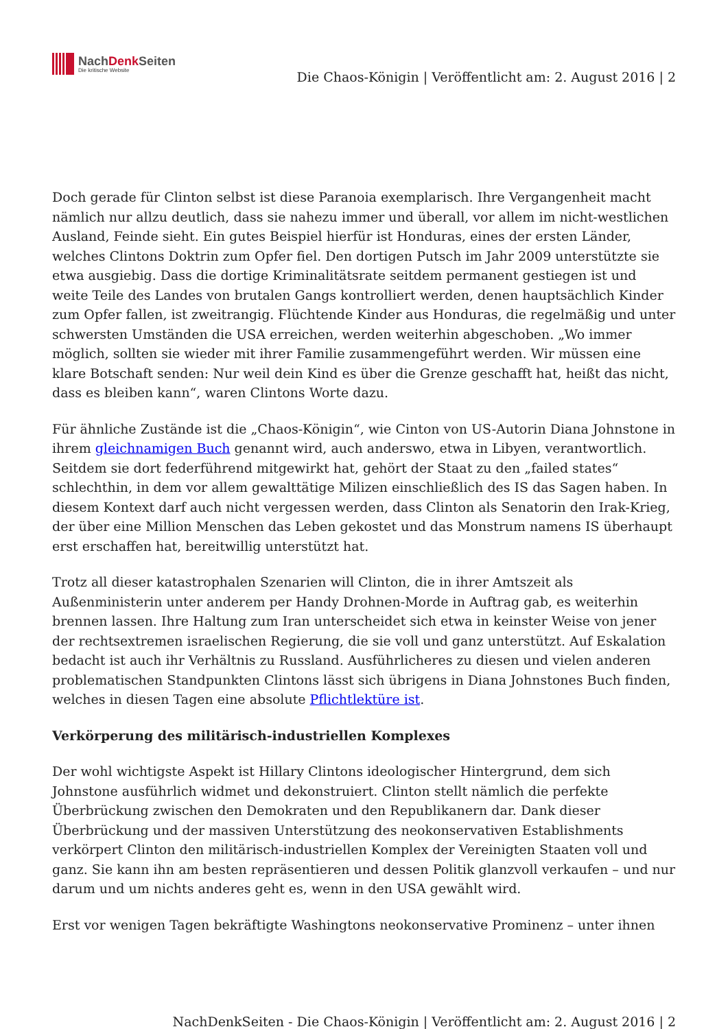NachDenk Seiten
Die kritische Website
Die Chaos-Königin | Veröffentlicht am: 2. August 2016 | 2
Doch gerade für Clinton selbst ist diese Paranoia exemplarisch. Ihre Vergangenheit macht nämlich nur allzu deutlich, dass sie nahezu immer und überall, vor allem im nicht-westlichen Ausland, Feinde sieht. Ein gutes Beispiel hierfür ist Honduras, eines der ersten Länder, welches Clintons Doktrin zum Opfer fiel. Den dortigen Putsch im Jahr 2009 unterstützte sie etwa ausgiebig. Dass die dortige Kriminalitätsrate seitdem permanent gestiegen ist und weite Teile des Landes von brutalen Gangs kontrolliert werden, denen hauptsächlich Kinder zum Opfer fallen, ist zweitrangig. Flüchtende Kinder aus Honduras, die regelmäßig und unter schwersten Umständen die USA erreichen, werden weiterhin abgeschoben. „Wo immer möglich, sollten sie wieder mit ihrer Familie zusammengeführt werden. Wir müssen eine klare Botschaft senden: Nur weil dein Kind es über die Grenze geschafft hat, heißt das nicht, dass es bleiben kann“, waren Clintons Worte dazu.
Für ähnliche Zustände ist die „Chaos-Königin“, wie Cinton von US-Autorin Diana Johnstone in ihrem gleichnamigen Buch genannt wird, auch anderswo, etwa in Libyen, verantwortlich. Seitdem sie dort federführend mitgewirkt hat, gehört der Staat zu den „failed states“ schlechthin, in dem vor allem gewalttätige Milizen einschließlich des IS das Sagen haben. In diesem Kontext darf auch nicht vergessen werden, dass Clinton als Senatorin den Irak-Krieg, der über eine Million Menschen das Leben gekostet und das Monstrum namens IS überhaupt erst erschaffen hat, bereitwillig unterstützt hat.
Trotz all dieser katastrophalen Szenarien will Clinton, die in ihrer Amtszeit als Außenministerin unter anderem per Handy Drohnen-Morde in Auftrag gab, es weiterhin brennen lassen. Ihre Haltung zum Iran unterscheidet sich etwa in keinster Weise von jener der rechtsextremen israelischen Regierung, die sie voll und ganz unterstützt. Auf Eskalation bedacht ist auch ihr Verhältnis zu Russland. Ausführlicheres zu diesen und vielen anderen problematischen Standpunkten Clintons lässt sich übrigens in Diana Johnstones Buch finden, welches in diesen Tagen eine absolute Pflichtlektüre ist.
Verkörperung des militärisch-industriellen Komplexes
Der wohl wichtigste Aspekt ist Hillary Clintons ideologischer Hintergrund, dem sich Johnstone ausführlich widmet und dekonstruiert. Clinton stellt nämlich die perfekte Überbrückung zwischen den Demokraten und den Republikanern dar. Dank dieser Überbrückung und der massiven Unterstützung des neokonservativen Establishments verkörpert Clinton den militärisch-industriellen Komplex der Vereinigten Staaten voll und ganz. Sie kann ihn am besten repräsentieren und dessen Politik glanzvoll verkaufen – und nur darum und um nichts anderes geht es, wenn in den USA gewählt wird.
Erst vor wenigen Tagen bekräftigte Washingtons neokonservative Prominenz – unter ihnen
NachDenkSeiten - Die Chaos-Königin | Veröffentlicht am: 2. August 2016 | 2